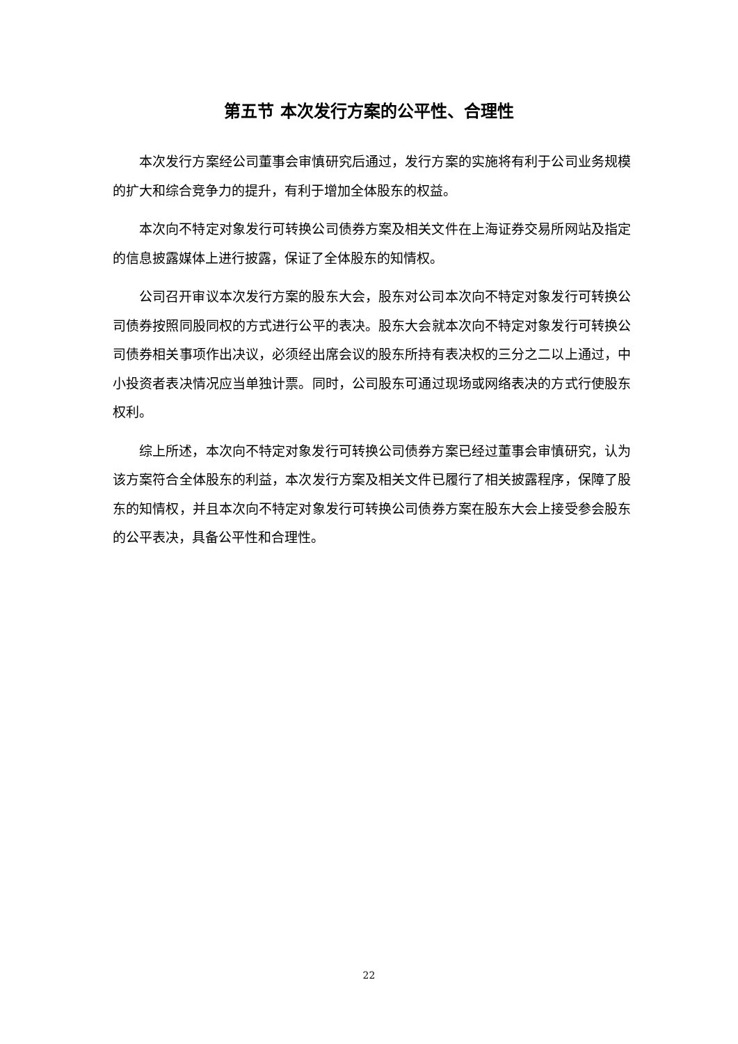第五节 本次发行方案的公平性、合理性
本次发行方案经公司董事会审慎研究后通过，发行方案的实施将有利于公司业务规模的扩大和综合竞争力的提升，有利于增加全体股东的权益。
本次向不特定对象发行可转换公司债券方案及相关文件在上海证券交易所网站及指定的信息披露媒体上进行披露，保证了全体股东的知情权。
公司召开审议本次发行方案的股东大会，股东对公司本次向不特定对象发行可转换公司债券按照同股同权的方式进行公平的表决。股东大会就本次向不特定对象发行可转换公司债券相关事项作出决议，必须经出席会议的股东所持有表决权的三分之二以上通过，中小投资者表决情况应当单独计票。同时，公司股东可通过现场或网络表决的方式行使股东权利。
综上所述，本次向不特定对象发行可转换公司债券方案已经过董事会审慎研究，认为该方案符合全体股东的利益，本次发行方案及相关文件已履行了相关披露程序，保障了股东的知情权，并且本次向不特定对象发行可转换公司债券方案在股东大会上接受参会股东的公平表决，具备公平性和合理性。
22